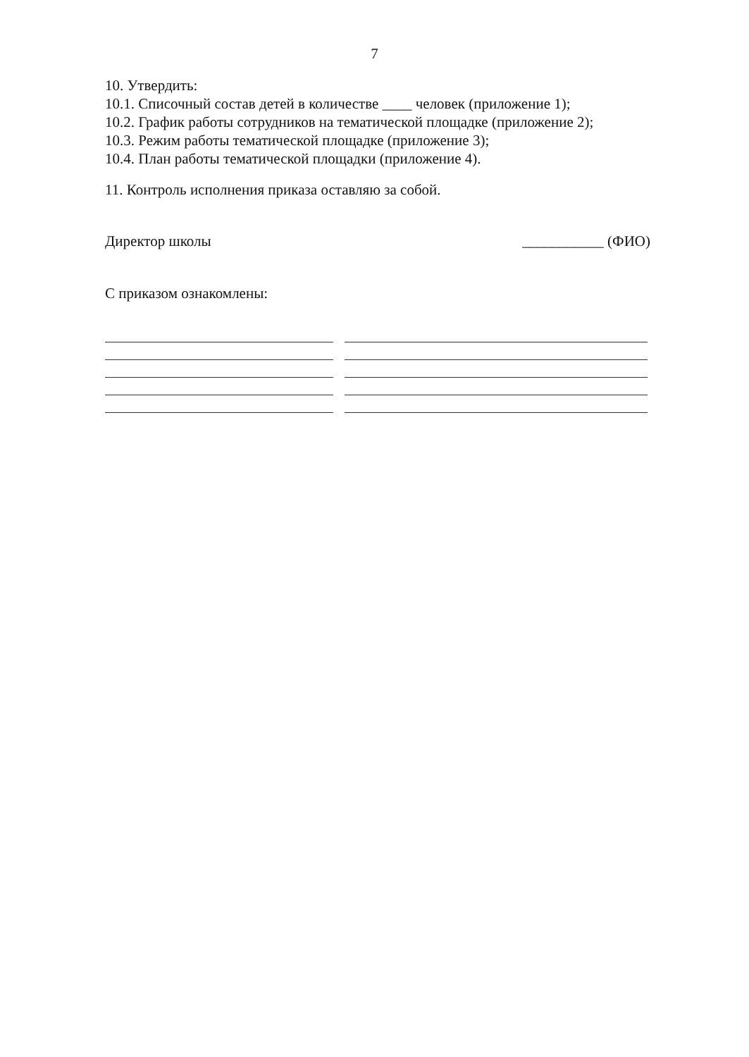7
10. Утвердить:
10.1. Списочный состав детей в количестве ____ человек (приложение 1);
10.2. График работы сотрудников на тематической площадке (приложение 2);
10.3. Режим работы тематической площадке (приложение 3);
10.4. План работы тематической площадки (приложение 4).
11. Контроль исполнения приказа оставляю за собой.
Директор школы ___________ (ФИО)
С приказом ознакомлены: